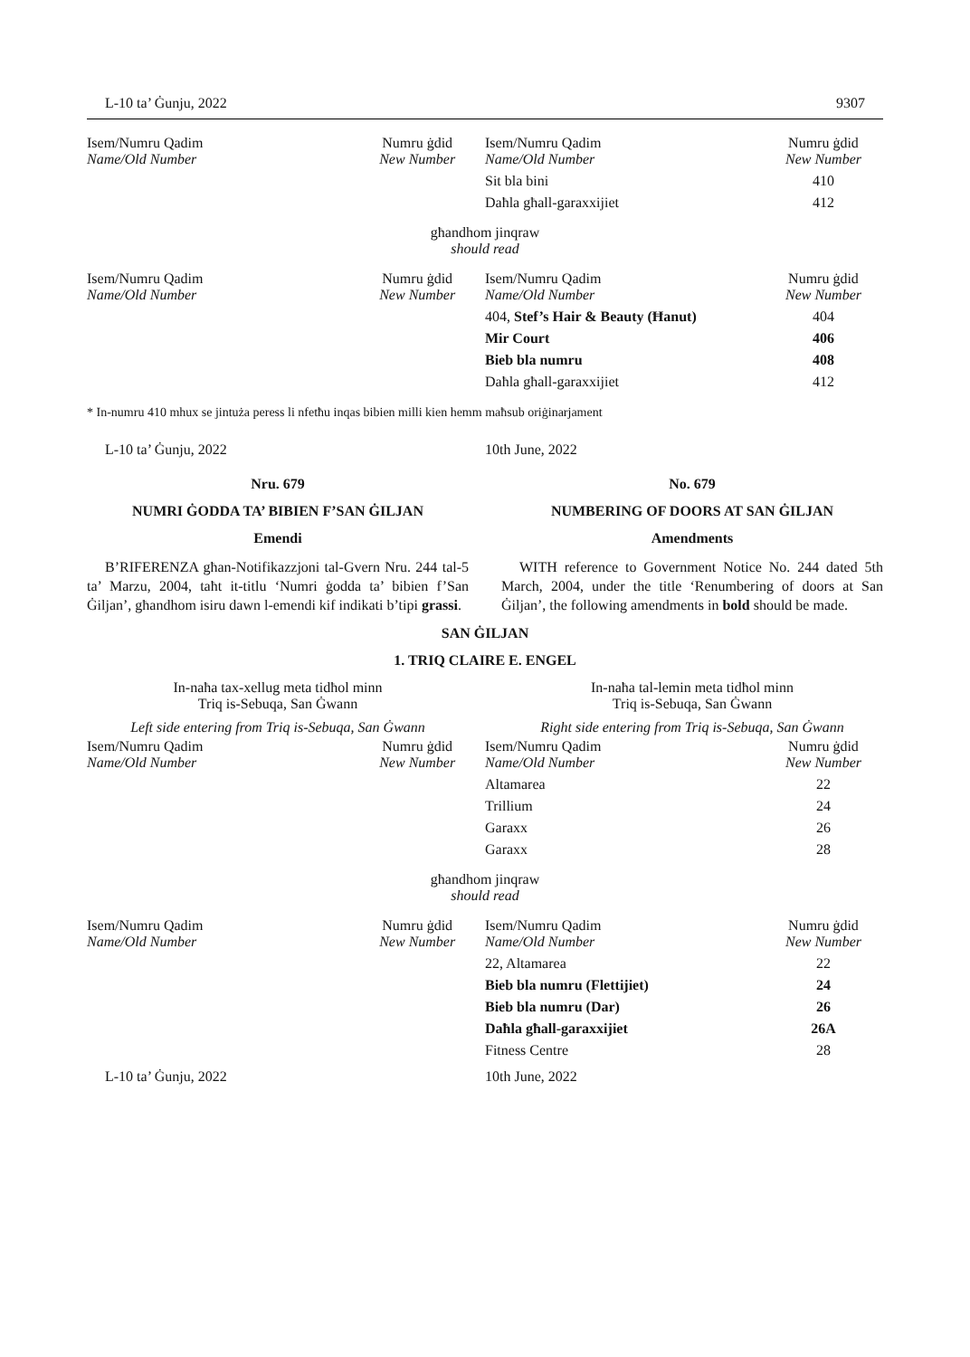L-10 ta’ Ġunju, 2022 9307
| Isem/Numru Qadim Name/Old Number | Numru ġdid New Number | Isem/Numru Qadim Name/Old Number | Numru ġdid New Number |
| | | Sit bla bini | 410 |
| | | Daħla għall-garaxxijiet | 412 |
għandhom jinqraw
should read
| Isem/Numru Qadim Name/Old Number | Numru ġdid New Number | Isem/Numru Qadim Name/Old Number | Numru ġdid New Number |
| | | 404, Stef’s Hair & Beauty (Ħanut) | 404 |
| | | Mir Court | 406 |
| | | Bieb bla numru | 408 |
| | | Daħla għall-garaxxijiet | 412 |
* In-numru 410 mhux se jintuża peress li nfetħu inqas bibien milli kien hemm maħsub oriġinarjament
L-10 ta’ Ġunju, 2022 10th June, 2022
Nru. 679
NUMRI ĠODDA TA’ BIBIEN F’SAN ĠILJAN
Emendi
B’RIFERENZA għan-Notifikazzjoni tal-Gvern Nru. 244 tal-5 ta’ Marzu, 2004, taħt it-titlu ‘Numri ġodda ta’ bibien f’San Ġiljan’, għandhom isiru dawn l-emendi kif indikati b’tipi grassi.
No. 679
NUMBERING OF DOORS AT SAN ĠILJAN
Amendments
WITH reference to Government Notice No. 244 dated 5th March, 2004, under the title ‘Renumbering of doors at San Ġiljan’, the following amendments in bold should be made.
SAN ĠILJAN
1. TRIQ CLAIRE E. ENGEL
In-naħa tax-xellug meta tidħol minn
Triq is-Sebuqa, San Ġwann
Left side entering from Triq is-Sebuqa, San Ġwann
In-naħa tal-lemin meta tidħol minn
Triq is-Sebuqa, San Ġwann
Right side entering from Triq is-Sebuqa, San Ġwann
| Isem/Numru Qadim Name/Old Number | Numru ġdid New Number | Isem/Numru Qadim Name/Old Number | Numru ġdid New Number |
| | | Altamarea | 22 |
| | | Trillium | 24 |
| | | Garaxx | 26 |
| | | Garaxx | 28 |
għandhom jinqraw
should read
| Isem/Numru Qadim Name/Old Number | Numru ġdid New Number | Isem/Numru Qadim Name/Old Number | Numru ġdid New Number |
| | | 22, Altamarea | 22 |
| | | Bieb bla numru (Flettijiet) | 24 |
| | | Bieb bla numru (Dar) | 26 |
| | | Daħla għall-garaxxijiet | 26A |
| | | Fitness Centre | 28 |
L-10 ta’ Ġunju, 2022 10th June, 2022